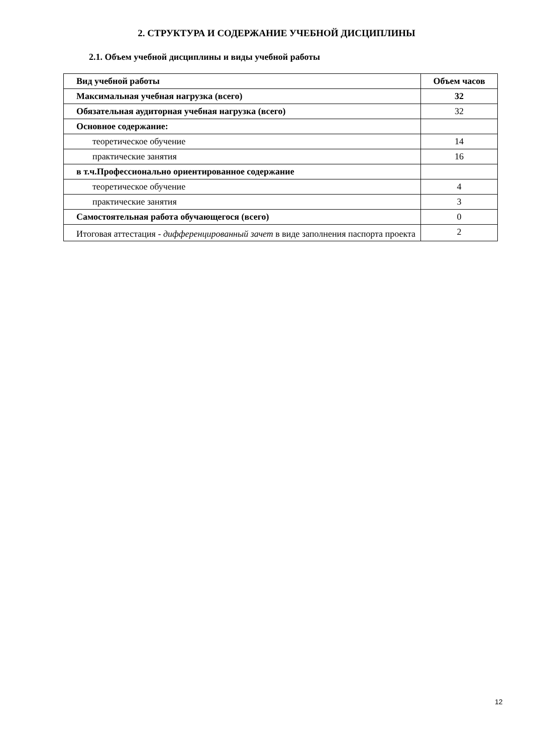2. СТРУКТУРА И СОДЕРЖАНИЕ УЧЕБНОЙ ДИСЦИПЛИНЫ
2.1. Объем учебной дисциплины и виды учебной работы
| Вид учебной работы | Объем часов |
| --- | --- |
| Максимальная учебная нагрузка (всего) | 32 |
| Обязательная аудиторная учебная нагрузка (всего) | 32 |
| Основное содержание: | |
| теоретическое обучение | 14 |
| практические занятия | 16 |
| в т.ч.Профессионально ориентированное содержание | |
| теоретическое обучение | 4 |
| практические занятия | 3 |
| Самостоятельная работа обучающегося (всего) | 0 |
| Итоговая аттестация - дифференцированный зачет в виде заполнения паспорта проекта | 2 |
12